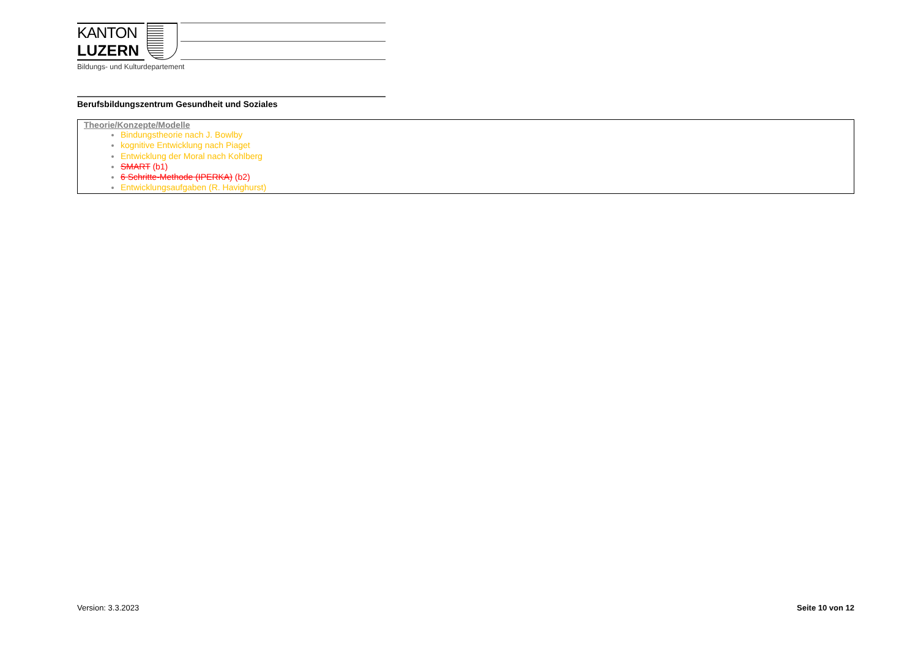KANTON
LUZERN
Bildungs- und Kulturdepartement
Berufsbildungszentrum Gesundheit und Soziales
| Theorie/Konzepte/Modelle Bindungstheorie nach J. Bowlby kognitive Entwicklung nach Piaget Entwicklung der Moral nach Kohlberg SMART (b1) 6 Schritte-Methode (IPERKA) (b2) Entwicklungsaufgaben (R. Havighurst) |
Version: 3.3.2023 Seite 10 von 12